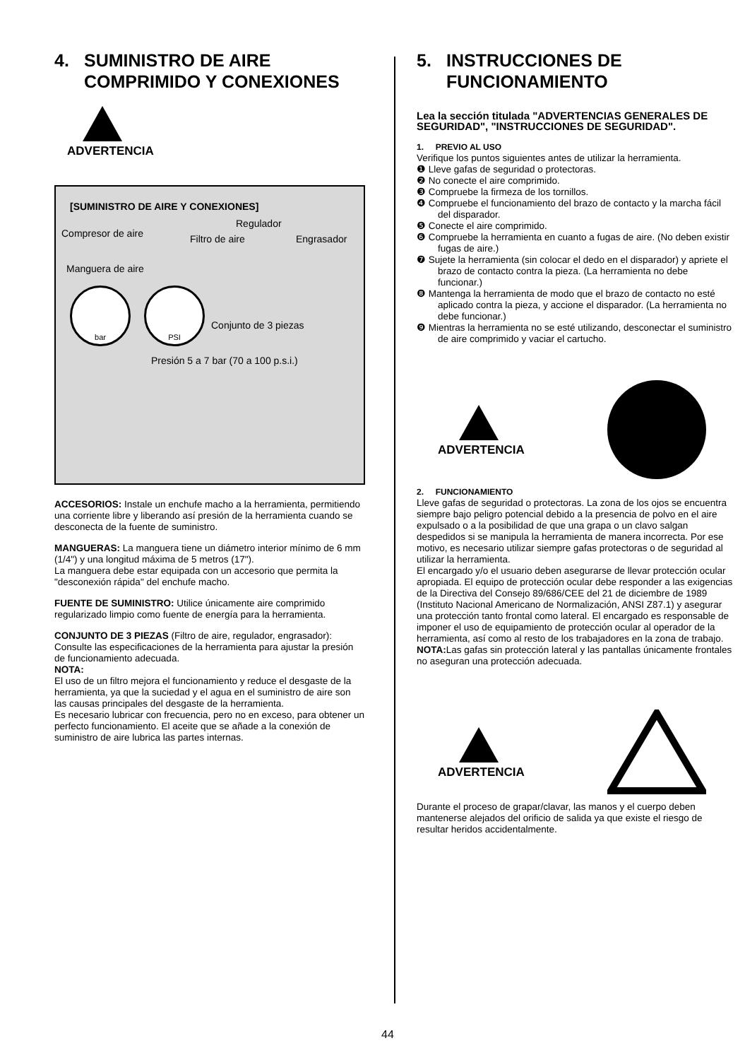4. SUMINISTRO DE AIRE
COMPRIMIDO Y CONEXIONES
ADVERTENCIA
[SUMINISTRO DE AIRE Y CONEXIONES]
Compresor de aire
Regulador
Filtro de aire Engrasador
Manguera de aire
Conjunto de 3 piezas
Presión 5 a 7 bar (70 a 100 p.s.i.)
bar PSI
ACCESORIOS: Instale un enchufe macho a la herramienta, permitiendo una corriente libre y liberando así presión de la herramienta cuando se desconecta de la fuente de suministro.
MANGUERAS: La manguera tiene un diámetro interior mínimo de 6 mm (1/4") y una longitud máxima de 5 metros (17").
La manguera debe estar equipada con un accesorio que permita la "desconexión rápida" del enchufe macho.
FUENTE DE SUMINISTRO: Utilice únicamente aire comprimido regularizado limpio como fuente de energía para la herramienta.
CONJUNTO DE 3 PIEZAS (Filtro de aire, regulador, engrasador): Consulte las especificaciones de la herramienta para ajustar la presión de funcionamiento adecuada.
NOTA:
El uso de un filtro mejora el funcionamiento y reduce el desgaste de la herramienta, ya que la suciedad y el agua en el suministro de aire son las causas principales del desgaste de la herramienta.
Es necesario lubricar con frecuencia, pero no en exceso, para obtener un perfecto funcionamiento. El aceite que se añade a la conexión de suministro de aire lubrica las partes internas.
5. INSTRUCCIONES DE
FUNCIONAMIENTO
Lea la sección titulada "ADVERTENCIAS GENERALES DE SEGURIDAD", "INSTRUCCIONES DE SEGURIDAD".
1. PREVIO AL USO
Verifique los puntos siguientes antes de utilizar la herramienta.
❶ Lleve gafas de seguridad o protectoras.
❷ No conecte el aire comprimido.
❸ Compruebe la firmeza de los tornillos.
❹ Compruebe el funcionamiento del brazo de contacto y la marcha fácil del disparador.
❺ Conecte el aire comprimido.
❻ Compruebe la herramienta en cuanto a fugas de aire. (No deben existir fugas de aire.)
❼ Sujete la herramienta (sin colocar el dedo en el disparador) y apriete el brazo de contacto contra la pieza. (La herramienta no debe funcionar.)
❽ Mantenga la herramienta de modo que el brazo de contacto no esté aplicado contra la pieza, y accione el disparador. (La herramienta no debe funcionar.)
❾ Mientras la herramienta no se esté utilizando, desconectar el suministro de aire comprimido y vaciar el cartucho.
ADVERTENCIA
2. FUNCIONAMIENTO
Lleve gafas de seguridad o protectoras. La zona de los ojos se encuentra siempre bajo peligro potencial debido a la presencia de polvo en el aire expulsado o a la posibilidad de que una grapa o un clavo salgan despedidos si se manipula la herramienta de manera incorrecta. Por ese motivo, es necesario utilizar siempre gafas protectoras o de seguridad al utilizar la herramienta.
El encargado y/o el usuario deben asegurarse de llevar protección ocular apropiada. El equipo de protección ocular debe responder a las exigencias de la Directiva del Consejo 89/686/CEE del 21 de diciembre de 1989 (Instituto Nacional Americano de Normalización, ANSI Z87.1) y asegurar una protección tanto frontal como lateral. El encargado es responsable de imponer el uso de equipamiento de protección ocular al operador de la herramienta, así como al resto de los trabajadores en la zona de trabajo.
NOTA: Las gafas sin protección lateral y las pantallas únicamente frontales no aseguran una protección adecuada.
ADVERTENCIA
Durante el proceso de grapar/clavar, las manos y el cuerpo deben mantenerse alejados del orificio de salida ya que existe el riesgo de resultar heridos accidentalmente.
44